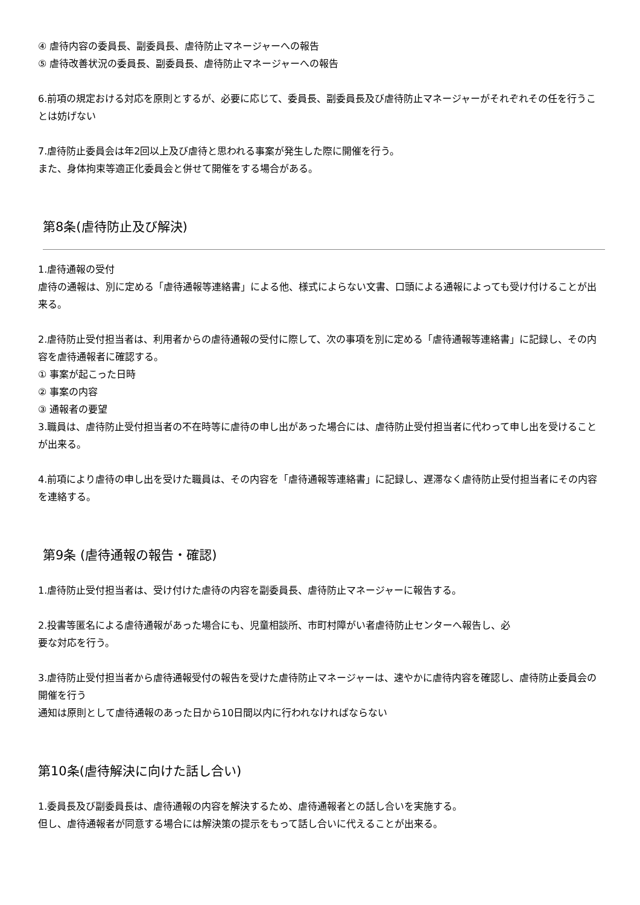④ 虐待内容の委員長、副委員長、虐待防止マネージャーへの報告
⑤ 虐待改善状況の委員長、副委員長、虐待防止マネージャーへの報告
6.前項の規定おける対応を原則とするが、必要に応じて、委員長、副委員長及び虐待防止マネージャーがそれぞれその任を行うことは妨げない
7.虐待防止委員会は年2回以上及び虐待と思われる事案が発生した際に開催を行う。
また、身体拘束等適正化委員会と併せて開催をする場合がある。
第8条(虐待防止及び解決)
1.虐待通報の受付
虐待の通報は、別に定める「虐待通報等連絡書」による他、様式によらない文書、口頭による通報によっても受け付けることが出来る。
2.虐待防止受付担当者は、利用者からの虐待通報の受付に際して、次の事項を別に定める「虐待通報等連絡書」に記録し、その内容を虐待通報者に確認する。
① 事案が起こった日時
② 事案の内容
③ 通報者の要望
3.職員は、虐待防止受付担当者の不在時等に虐待の申し出があった場合には、虐待防止受付担当者に代わって申し出を受けることが出来る。
4.前項により虐待の申し出を受けた職員は、その内容を「虐待通報等連絡書」に記録し、遅滞なく虐待防止受付担当者にその内容を連絡する。
第9条 (虐待通報の報告・確認)
1.虐待防止受付担当者は、受け付けた虐待の内容を副委員長、虐待防止マネージャーに報告する。
2.投書等匿名による虐待通報があった場合にも、児童相談所、市町村障がい者虐待防止センターへ報告し、必
要な対応を行う。
3.虐待防止受付担当者から虐待通報受付の報告を受けた虐待防止マネージャーは、速やかに虐待内容を確認し、虐待防止委員会の開催を行う
通知は原則として虐待通報のあった日から10日間以内に行われなければならない
第10条(虐待解決に向けた話し合い)
1.委員長及び副委員長は、虐待通報の内容を解決するため、虐待通報者との話し合いを実施する。
但し、虐待通報者が同意する場合には解決策の提示をもって話し合いに代えることが出来る。